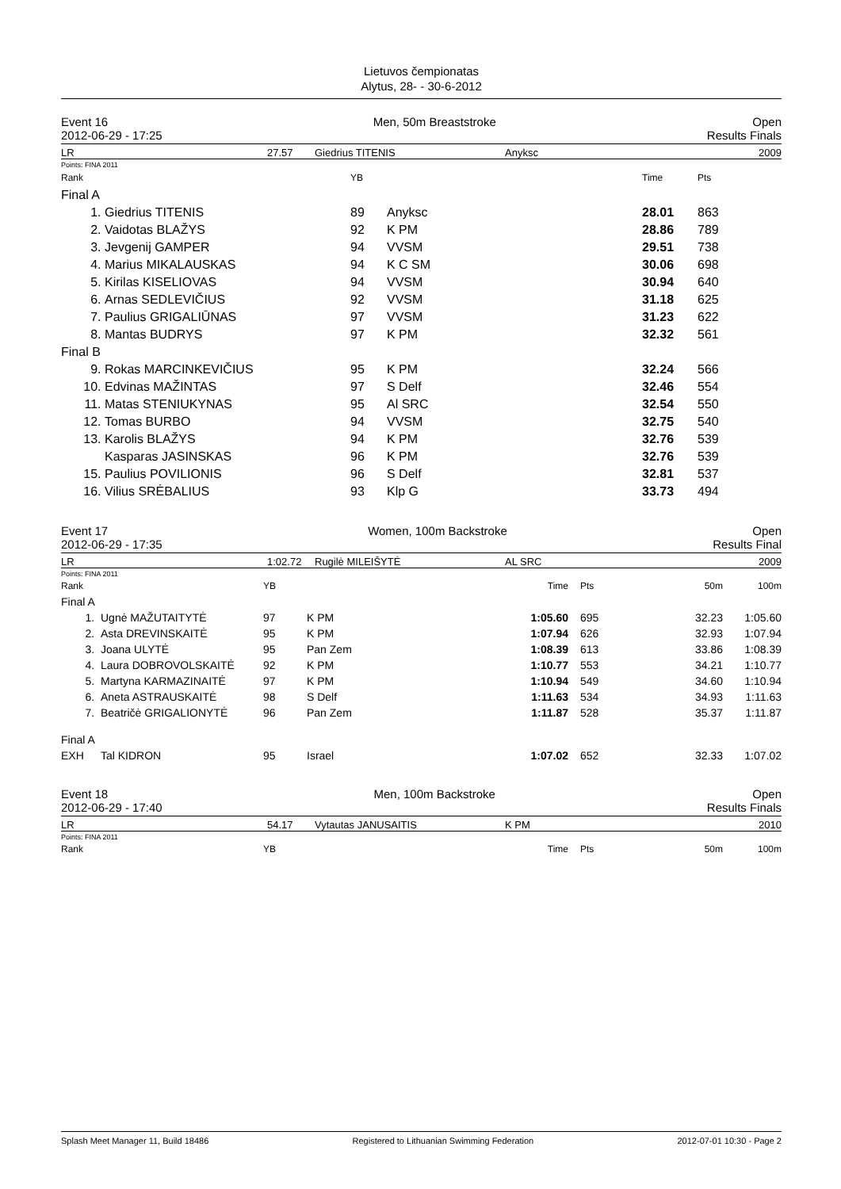Lietuvos čempionatas
Alytus, 28- - 30-6-2012
Event 16
2012-06-29 - 17:25
Men, 50m Breaststroke Open
Results Finals
LR 27.57 Giedrius TITENIS Anyksc 2009
Points: FINA 2011
| Rank | | YB | | Time | Pts |
| Final A | | | | | |
| 1. | Giedrius TITENIS | 89 | Anyksc | 28.01 | 863 |
| 2. | Vaidotas BLAŽYS | 92 | K PM | 28.86 | 789 |
| 3. | Jevgenij GAMPER | 94 | VVSM | 29.51 | 738 |
| 4. | Marius MIKALAUSKAS | 94 | K C SM | 30.06 | 698 |
| 5. | Kirilas KISELIOVAS | 94 | VVSM | 30.94 | 640 |
| 6. | Arnas SEDLEVIČIUS | 92 | VVSM | 31.18 | 625 |
| 7. | Paulius GRIGALIŪNAS | 97 | VVSM | 31.23 | 622 |
| 8. | Mantas BUDRYS | 97 | K PM | 32.32 | 561 |
| Final B | | | | | |
| 9. | Rokas MARCINKEVIČIUS | 95 | K PM | 32.24 | 566 |
| 10. | Edvinas MAŽINTAS | 97 | S Delf | 32.46 | 554 |
| 11. | Matas STENIUKYNAS | 95 | Al SRC | 32.54 | 550 |
| 12. | Tomas BURBO | 94 | VVSM | 32.75 | 540 |
| 13. | Karolis BLAŽYS | 94 | K PM | 32.76 | 539 |
| | Kasparas JASINSKAS | 96 | K PM | 32.76 | 539 |
| 15. | Paulius POVILIONIS | 96 | S Delf | 32.81 | 537 |
| 16. | Vilius SRĖBALIUS | 93 | Klp G | 33.73 | 494 |
Event 17
2012-06-29 - 17:35
Women, 100m Backstroke Open
Results Final
LR 1:02.72 Rugilė MILEIŠYTĖ AL SRC 2009
Points: FINA 2011
| Rank | | YB | | Time | Pts | 50m | 100m |
| Final A | | | | | | | |
| 1. | Ugnė MAŽUTAITYTĖ | 97 | K PM | 1:05.60 | 695 | 32.23 | 1:05.60 |
| 2. | Asta DREVINSKAITĖ | 95 | K PM | 1:07.94 | 626 | 32.93 | 1:07.94 |
| 3. | Joana ULYTĖ | 95 | Pan Zem | 1:08.39 | 613 | 33.86 | 1:08.39 |
| 4. | Laura DOBROVOLSKAITĖ | 92 | K PM | 1:10.77 | 553 | 34.21 | 1:10.77 |
| 5. | Martyna KARMAZINAITĖ | 97 | K PM | 1:10.94 | 549 | 34.60 | 1:10.94 |
| 6. | Aneta ASTRAUSKAITĖ | 98 | S Delf | 1:11.63 | 534 | 34.93 | 1:11.63 |
| 7. | Beatričė GRIGALIONYTĖ | 96 | Pan Zem | 1:11.87 | 528 | 35.37 | 1:11.87 |
| Final A | | | | | | | |
| EXH | Tal KIDRON | 95 | Israel | 1:07.02 | 652 | 32.33 | 1:07.02 |
Event 18
2012-06-29 - 17:40
Men, 100m Backstroke Open
Results Finals
LR 54.17 Vytautas JANUSAITIS K PM 2010
Points: FINA 2011
| Rank | YB | Time | Pts | 50m | 100m |
Splash Meet Manager 11, Build 18486 Registered to Lithuanian Swimming Federation 2012-07-01 10:30 - Page 2